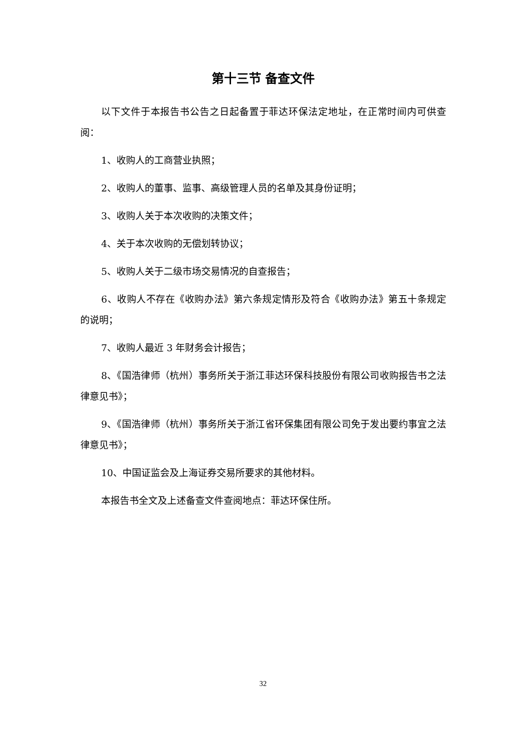第十三节 备查文件
以下文件于本报告书公告之日起备置于菲达环保法定地址，在正常时间内可供查阅：
1、收购人的工商营业执照；
2、收购人的董事、监事、高级管理人员的名单及其身份证明；
3、收购人关于本次收购的决策文件；
4、关于本次收购的无偿划转协议；
5、收购人关于二级市场交易情况的自查报告；
6、收购人不存在《收购办法》第六条规定情形及符合《收购办法》第五十条规定的说明；
7、收购人最近 3 年财务会计报告；
8、《国浩律师（杭州）事务所关于浙江菲达环保科技股份有限公司收购报告书之法律意见书》；
9、《国浩律师（杭州）事务所关于浙江省环保集团有限公司免于发出要约事宜之法律意见书》；
10、中国证监会及上海证券交易所要求的其他材料。
本报告书全文及上述备查文件查阅地点：菲达环保住所。
32